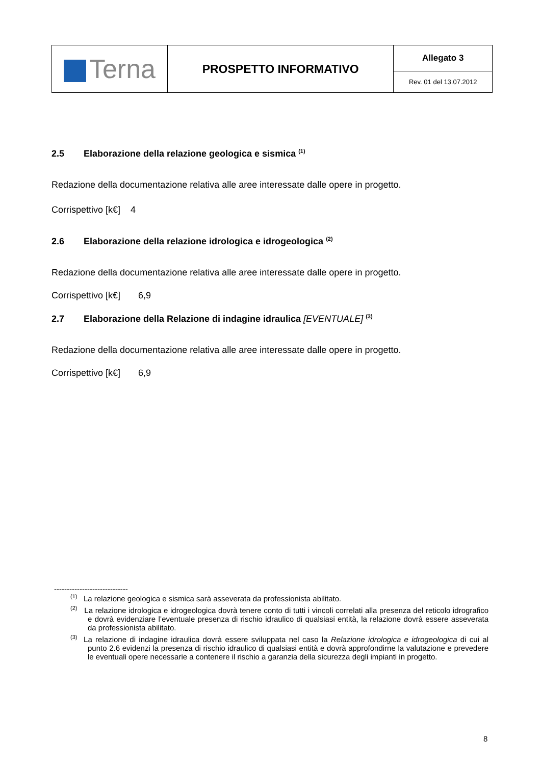| Terna | PROSPETTO INFORMATIVO | Allegato 3 |
| | | Rev. 01 del 13.07.2012 |
2.5 Elaborazione della relazione geologica e sismica <sup>(1)</sup>
Redazione della documentazione relativa alle aree interessate dalle opere in progetto.
Corrispettivo [k€] 4
2.6 Elaborazione della relazione idrologica e idrogeologica <sup>(2)</sup>
Redazione della documentazione relativa alle aree interessate dalle opere in progetto.
Corrispettivo [k€] 6,9
2.7 Elaborazione della Relazione di indagine idraulica [EVENTUALE] <sup>(3)</sup>
Redazione della documentazione relativa alle aree interessate dalle opere in progetto.
Corrispettivo [k€] 6,9
-----------------------------
<sup>(1)</sup> La relazione geologica e sismica sarà asseverata da professionista abilitato.
<sup>(2)</sup> La relazione idrologica e idrogeologica dovrà tenere conto di tutti i vincoli correlati alla presenza del reticolo idrografico e dovrà evidenziare l’eventuale presenza di rischio idraulico di qualsiasi entità, la relazione dovrà essere asseverata da professionista abilitato.
<sup>(3)</sup> La relazione di indagine idraulica dovrà essere sviluppata nel caso la Relazione idrologica e idrogeologica di cui al punto 2.6 evidenzi la presenza di rischio idraulico di qualsiasi entità e dovrà approfondirne la valutazione e prevedere le eventuali opere necessarie a contenere il rischio a garanzia della sicurezza degli impianti in progetto.
8